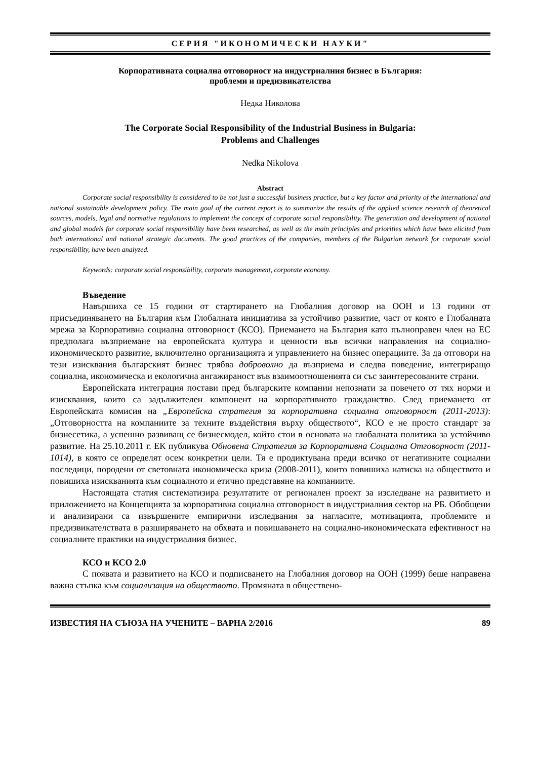СЕРИЯ "ИКОНОМИЧЕСКИ НАУКИ"
Корпоративната социална отговорност на индустриалния бизнес в България:
проблеми и предизвикателства
Недка Николова
The Corporate Social Responsibility of the Industrial Business in Bulgaria:
Problems and Challenges
Nedka Nikolova
Abstract
Corporate social responsibility is considered to be not just a successful business practice, but a key factor and priority of the international and national sustainable development policy. The main goal of the current report is to summarize the results of the applied science research of theoretical sources, models, legal and normative regulations to implement the concept of corporate social responsibility. The generation and development of national and global models for corporate social responsibility have been researched, as well as the main principles and priorities which have been elicited from both international and national strategic documents. The good practices of the companies, members of the Bulgarian network for corporate social responsibility, have been analyzed.
Keywords: corporate social responsibility, corporate management, corporate economy.
Въведение
Навършиха се 15 години от стартирането на Глобалния договор на ООН и 13 години от присъединяването на България към Глобалната инициатива за устойчиво развитие, част от която е Глобалната мрежа за Корпоративна социална отговорност (КСО). Приемането на България като пълноправен член на ЕС предполага възприемане на европейската култура и ценности във всички направления на социално-икономическото развитие, включително организацията и управлението на бизнес операциите. За да отговори на тези изисквания българският бизнес трябва доброволно да възприема и следва поведение, интегриращо социална, икономическа и екологична ангажираност във взаимоотношенията си със заинтересованите страни.
Европейската интеграция постави пред българските компании непознати за повечето от тях норми и изисквания, които са задължителен компонент на корпоративното гражданство. След приемането от Европейската комисия на „Европейска стратегия за корпоративна социална отговорност (2011-2013): „Отговорността на компаниите за техните въздействия върху обществото“, КСО е не просто стандарт за бизнесетика, а успешно развиващ се бизнесмодел, който стои в основата на глобалната политика за устойчиво развитие. На 25.10.2011 г. ЕК публикува Обновена Стратегия за Корпоративна Социална Отговорност (2011-1014), в която се определят осем конкретни цели. Тя е продиктувана преди всичко от негативните социални последици, породени от световната икономическа криза (2008-2011), които повишиха натиска на обществото и повишиха изискванията към социалното и етично представяне на компаниите.
Настоящата статия систематизира резултатите от регионален проект за изследване на развитието и приложението на Концепцията за корпоративна социална отговорност в индустриалния сектор на РБ. Обобщени и анализирани са извършените емпирични изследвания за нагласите, мотивацията, проблемите и предизвикателствата в разширяването на обхвата и повишаването на социално-икономическата ефективност на социалните практики на индустриалния бизнес.
КСО и КСО 2.0
С появата и развитието на КСО и подписването на Глобалния договор на ООН (1999) беше направена важна стъпка към социализация на обществото. Промяната в обществено-
ИЗВЕСТИЯ НА СЪЮЗА НА УЧЕНИТЕ – ВАРНА 2/2016 89